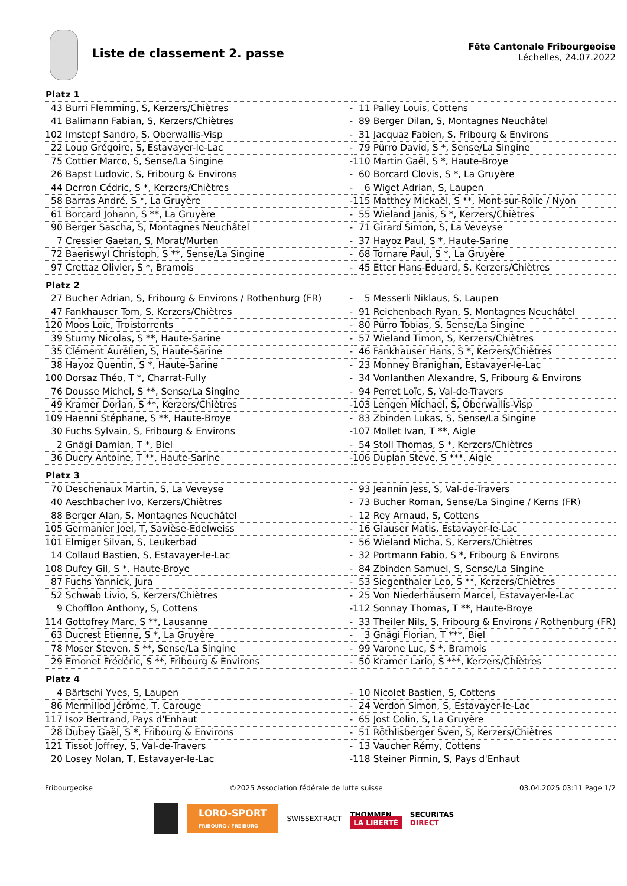Liste de classement 2. passe
Fête Cantonale Fribourgeoise
Léchelles, 24.07.2022
| Platz 1 | | | | |
| --- | --- | --- | --- | --- |
| 43 | Burri Flemming, S, Kerzers/Chiètres | - | 11 | Palley Louis, Cottens |
| 41 | Balimann Fabian, S, Kerzers/Chiètres | - | 89 | Berger Dilan, S, Montagnes Neuchâtel |
| 102 | Imstepf Sandro, S, Oberwallis-Visp | - | 31 | Jacquaz Fabien, S, Fribourg & Environs |
| 22 | Loup Grégoire, S, Estavayer-le-Lac | - | 79 | Pürro David, S *, Sense/La Singine |
| 75 | Cottier Marco, S, Sense/La Singine | - | 110 | Martin Gaël, S *, Haute-Broye |
| 26 | Bapst Ludovic, S, Fribourg & Environs | - | 60 | Borcard Clovis, S *, La Gruyère |
| 44 | Derron Cédric, S *, Kerzers/Chiètres | - | 6 | Wiget Adrian, S, Laupen |
| 58 | Barras André, S *, La Gruyère | - | 115 | Matthey Mickaël, S **, Mont-sur-Rolle / Nyon |
| 61 | Borcard Johann, S **, La Gruyère | - | 55 | Wieland Janis, S *, Kerzers/Chiètres |
| 90 | Berger Sascha, S, Montagnes Neuchâtel | - | 71 | Girard Simon, S, La Veveyse |
| 7 | Cressier Gaetan, S, Morat/Murten | - | 37 | Hayoz Paul, S *, Haute-Sarine |
| 72 | Baeriswyl Christoph, S **, Sense/La Singine | - | 68 | Tornare Paul, S *, La Gruyère |
| 97 | Crettaz Olivier, S *, Bramois | - | 45 | Etter Hans-Eduard, S, Kerzers/Chiètres |
| Platz 2 | | | | |
| 27 | Bucher Adrian, S, Fribourg & Environs / Rothenburg (FR) | - | 5 | Messerli Niklaus, S, Laupen |
| 47 | Fankhauser Tom, S, Kerzers/Chiètres | - | 91 | Reichenbach Ryan, S, Montagnes Neuchâtel |
| 120 | Moos Loïc, Troistorrents | - | 80 | Pürro Tobias, S, Sense/La Singine |
| 39 | Sturny Nicolas, S **, Haute-Sarine | - | 57 | Wieland Timon, S, Kerzers/Chiètres |
| 35 | Clément Aurélien, S, Haute-Sarine | - | 46 | Fankhauser Hans, S *, Kerzers/Chiètres |
| 38 | Hayoz Quentin, S *, Haute-Sarine | - | 23 | Monney Branighan, Estavayer-le-Lac |
| 100 | Dorsaz Théo, T *, Charrat-Fully | - | 34 | Vonlanthen Alexandre, S, Fribourg & Environs |
| 76 | Dousse Michel, S **, Sense/La Singine | - | 94 | Perret Loïc, S, Val-de-Travers |
| 49 | Kramer Dorian, S **, Kerzers/Chiètres | - | 103 | Lengen Michael, S, Oberwallis-Visp |
| 109 | Haenni Stéphane, S **, Haute-Broye | - | 83 | Zbinden Lukas, S, Sense/La Singine |
| 30 | Fuchs Sylvain, S, Fribourg & Environs | - | 107 | Mollet Ivan, T **, Aigle |
| 2 | Gnägi Damian, T *, Biel | - | 54 | Stoll Thomas, S *, Kerzers/Chiètres |
| 36 | Ducry Antoine, T **, Haute-Sarine | - | 106 | Duplan Steve, S ***, Aigle |
| Platz 3 | | | | |
| 70 | Deschenaux Martin, S, La Veveyse | - | 93 | Jeannin Jess, S, Val-de-Travers |
| 40 | Aeschbacher Ivo, Kerzers/Chiètres | - | 73 | Bucher Roman, Sense/La Singine / Kerns (FR) |
| 88 | Berger Alan, S, Montagnes Neuchâtel | - | 12 | Rey Arnaud, S, Cottens |
| 105 | Germanier Joel, T, Savièse-Edelweiss | - | 16 | Glauser Matis, Estavayer-le-Lac |
| 101 | Elmiger Silvan, S, Leukerbad | - | 56 | Wieland Micha, S, Kerzers/Chiètres |
| 14 | Collaud Bastien, S, Estavayer-le-Lac | - | 32 | Portmann Fabio, S *, Fribourg & Environs |
| 108 | Dufey Gil, S *, Haute-Broye | - | 84 | Zbinden Samuel, S, Sense/La Singine |
| 87 | Fuchs Yannick, Jura | - | 53 | Siegenthaler Leo, S **, Kerzers/Chiètres |
| 52 | Schwab Livio, S, Kerzers/Chiètres | - | 25 | Von Niederhäusern Marcel, Estavayer-le-Lac |
| 9 | Chofflon Anthony, S, Cottens | - | 112 | Sonnay Thomas, T **, Haute-Broye |
| 114 | Gottofrey Marc, S **, Lausanne | - | 33 | Theiler Nils, S, Fribourg & Environs / Rothenburg (FR) |
| 63 | Ducrest Etienne, S *, La Gruyère | - | 3 | Gnägi Florian, T ***, Biel |
| 78 | Moser Steven, S **, Sense/La Singine | - | 99 | Varone Luc, S *, Bramois |
| 29 | Emonet Frédéric, S **, Fribourg & Environs | - | 50 | Kramer Lario, S ***, Kerzers/Chiètres |
| Platz 4 | | | | |
| 4 | Bärtschi Yves, S, Laupen | - | 10 | Nicolet Bastien, S, Cottens |
| 86 | Mermillod Jérôme, T, Carouge | - | 24 | Verdon Simon, S, Estavayer-le-Lac |
| 117 | Isoz Bertrand, Pays d'Enhaut | - | 65 | Jost Colin, S, La Gruyère |
| 28 | Dubey Gaël, S *, Fribourg & Environs | - | 51 | Röthlisberger Sven, S, Kerzers/Chiètres |
| 121 | Tissot Joffrey, S, Val-de-Travers | - | 13 | Vaucher Rémy, Cottens |
| 20 | Losey Nolan, T, Estavayer-le-Lac | - | 118 | Steiner Pirmin, S, Pays d'Enhaut |
Fribourgeoise ©2025 Association fédérale de lutte suisse 03.04.2025 03:11 Page 1/2
LORO-SPORT
FRIBOURG / FREIBURG
SWISSEXTRACT
THOMMEN
LA LIBERTÉ
SECURITAS
DIRECT